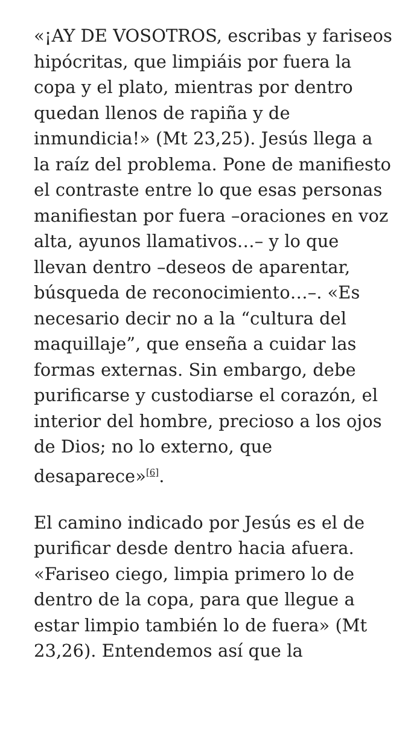«¡AY DE VOSOTROS, escribas y fariseos hipócritas, que limpiáis por fuera la copa y el plato, mientras por dentro quedan llenos de rapiña y de inmundicia!» (Mt 23,25). Jesús llega a la raíz del problema. Pone de manifiesto el contraste entre lo que esas personas manifiestan por fuera –oraciones en voz alta, ayunos llamativos…– y lo que llevan dentro –deseos de aparentar, búsqueda de reconocimiento…–. «Es necesario decir no a la “cultura del maquillaje”, que enseña a cuidar las formas externas. Sin embargo, debe purificarse y custodiarse el corazón, el interior del hombre, precioso a los ojos de Dios; no lo externo, que desaparece»<sup>[6]</sup>.
El camino indicado por Jesús es el de purificar desde dentro hacia afuera. «Fariseo ciego, limpia primero lo de dentro de la copa, para que llegue a estar limpio también lo de fuera» (Mt 23,26). Entendemos así que la